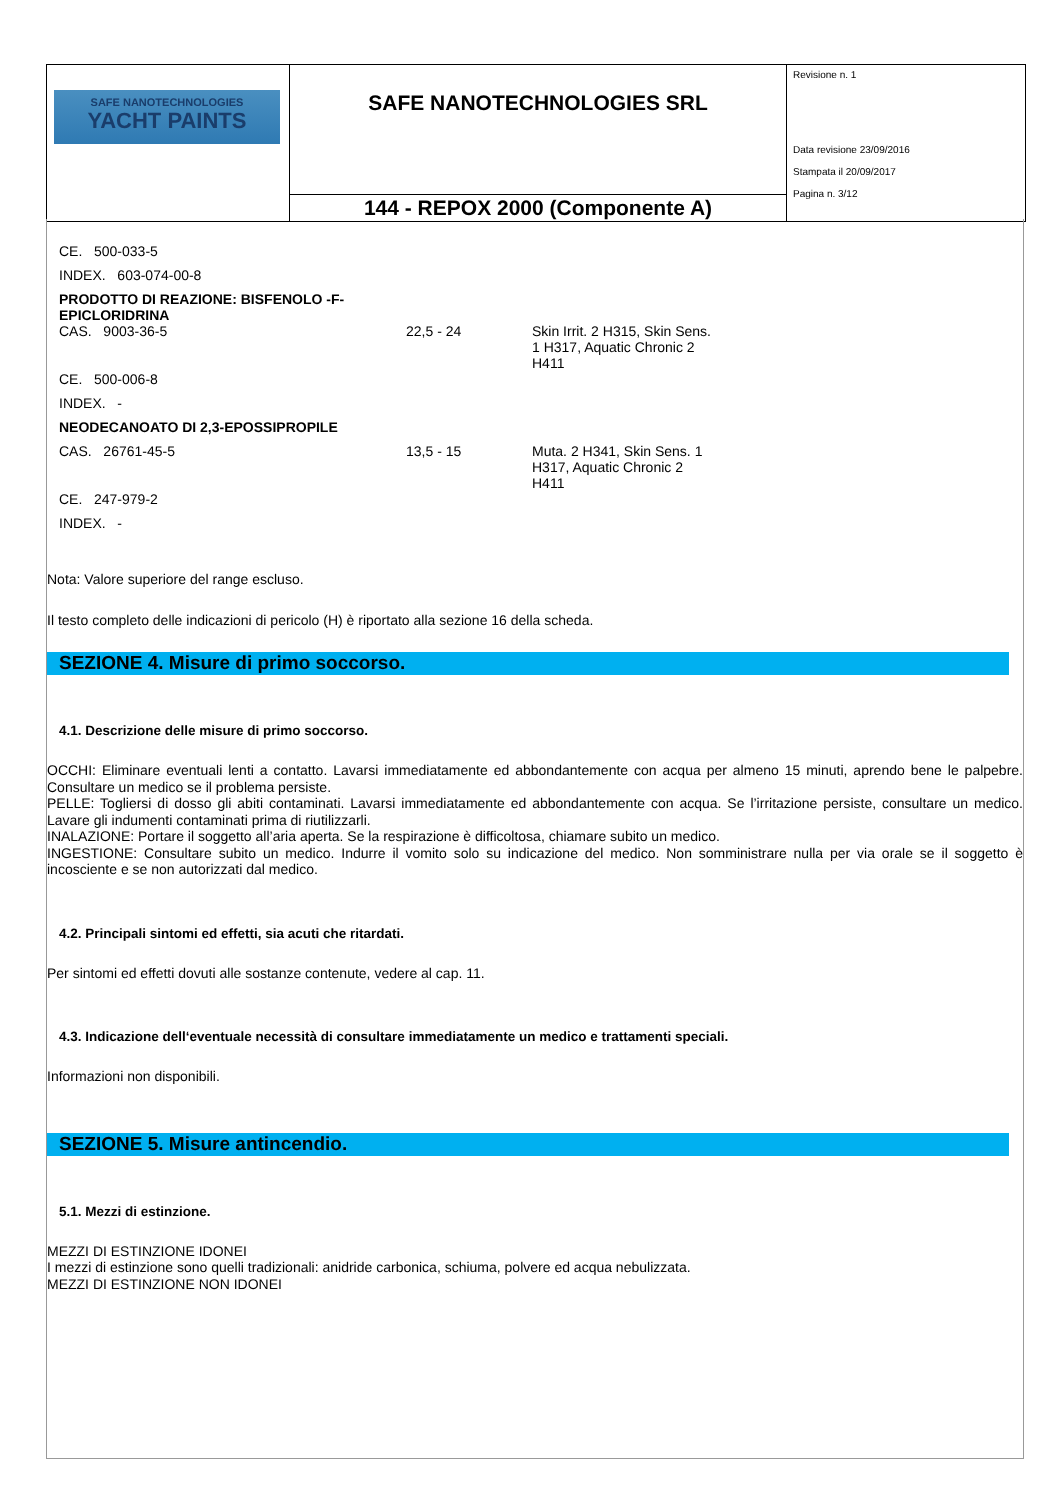| SAFE NANOTECHNOLOGIES YACHT PAINTS | SAFE NANOTECHNOLOGIES SRL | Revisione n. 1 Data revisione 23/09/2016 Stampata il 20/09/2017 Pagina n. 3/12 |
| | 144 - REPOX 2000 (Componente A) | |
| CE. 500-033-5 | | |
| INDEX. 603-074-00-8 | | |
| PRODOTTO DI REAZIONE: BISFENOLO -F- EPICLORIDRINA | | |
| CAS. 9003-36-5 | 22,5 - 24 | Skin Irrit. 2 H315, Skin Sens. 1 H317, Aquatic Chronic 2 H411 |
| CE. 500-006-8 | | |
| INDEX. - | | |
| NEODECANOATO DI 2,3-EPOSSIPROPILE | | |
| CAS. 26761-45-5 | 13,5 - 15 | Muta. 2 H341, Skin Sens. 1 H317, Aquatic Chronic 2 H411 |
| CE. 247-979-2 | | |
| INDEX. - | | |
Nota: Valore superiore del range escluso.
Il testo completo delle indicazioni di pericolo (H) è riportato alla sezione 16 della scheda.
SEZIONE 4. Misure di primo soccorso.
4.1. Descrizione delle misure di primo soccorso.
OCCHI: Eliminare eventuali lenti a contatto. Lavarsi immediatamente ed abbondantemente con acqua per almeno 15 minuti, aprendo bene le palpebre. Consultare un medico se il problema persiste.
PELLE: Togliersi di dosso gli abiti contaminati. Lavarsi immediatamente ed abbondantemente con acqua. Se l’irritazione persiste, consultare un medico. Lavare gli indumenti contaminati prima di riutilizzarli.
INALAZIONE: Portare il soggetto all’aria aperta. Se la respirazione è difficoltosa, chiamare subito un medico.
INGESTIONE: Consultare subito un medico. Indurre il vomito solo su indicazione del medico. Non somministrare nulla per via orale se il soggetto è incosciente e se non autorizzati dal medico.
4.2. Principali sintomi ed effetti, sia acuti che ritardati.
Per sintomi ed effetti dovuti alle sostanze contenute, vedere al cap. 11.
4.3. Indicazione dell‘eventuale necessità di consultare immediatamente un medico e trattamenti speciali.
Informazioni non disponibili.
SEZIONE 5. Misure antincendio.
5.1. Mezzi di estinzione.
MEZZI DI ESTINZIONE IDONEI
I mezzi di estinzione sono quelli tradizionali: anidride carbonica, schiuma, polvere ed acqua nebulizzata.
MEZZI DI ESTINZIONE NON IDONEI